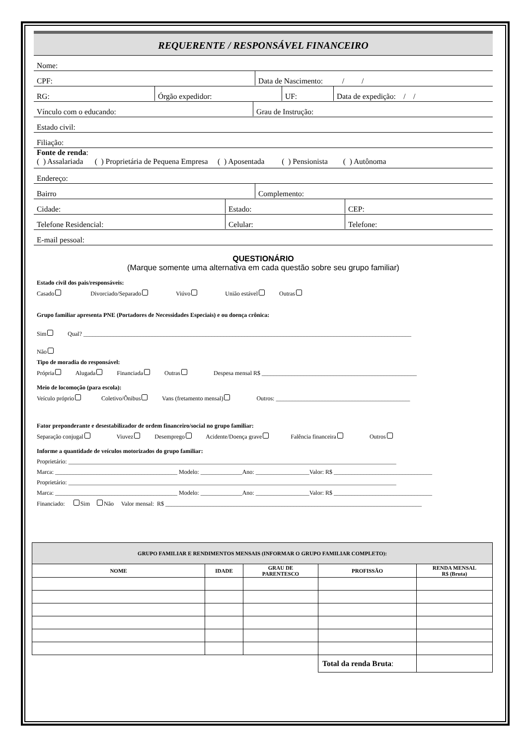REQUERENTE / RESPONSÁVEL FINANCEIRO
Nome:
CPF:
Data de Nascimento: / /
RG:
Órgão expedidor:
UF:
Data de expedição: / /
Vínculo com o educando:
Grau de Instrução:
Estado civil:
Filiação:
Fonte de renda:
( ) Assalariada ( ) Proprietária de Pequena Empresa ( ) Aposentada ( ) Pensionista ( ) Autônoma
Endereço:
Bairro
Complemento:
Cidade:
Estado:
CEP:
Telefone Residencial:
Celular:
Telefone:
E-mail pessoal:
QUESTIONÁRIO
(Marque somente uma alternativa em cada questão sobre seu grupo familiar)
Estado civil dos pais/responsáveis:
Casado Divorciado/Separado Viúvo União estável Outras
Grupo familiar apresenta PNE (Portadores de Necessidades Especiais) e ou doença crônica:
Sim Qual? ______________________________________________________________________________________________________________
Não
Tipo de moradia do responsável:
Própria Alugada Financiada Outras Despesa mensal R$ ____________________________________________________
Meio de locomoção (para escola):
Veículo próprio Coletivo/Ônibus Vans (fretamento mensal) Outros: _____________________________________________
Fator preponderante e desestabilizador de ordem financeiro/social no grupo familiar:
Separação conjugal Viuvez Desemprego Acidente/Doença grave Falência financeira Outros
Informe a quantidade de veículos motorizados do grupo familiar:
Proprietário: ______________________________________________________________________________________________________________
Marca: _________________________________________ Modelo: ______________Ano: __________________Valor: R$ _________________________________
Proprietário: ______________________________________________________________________________________________________________
Marca: _________________________________________ Modelo: ______________Ano: __________________Valor: R$ _________________________________
Financiado: Sim Não Valor mensal: R$ ______________________________________________________________________________________
| GRUPO FAMILIAR E RENDIMENTOS MENSAIS (INFORMAR O GRUPO FAMILIAR COMPLETO): | | | | |
| --- | --- | --- | --- | --- |
| NOME | IDADE | GRAU DE PARENTESCO | PROFISSÃO | RENDA MENSAL R$ (Bruta) |
| | | | Total da renda Bruta : | |